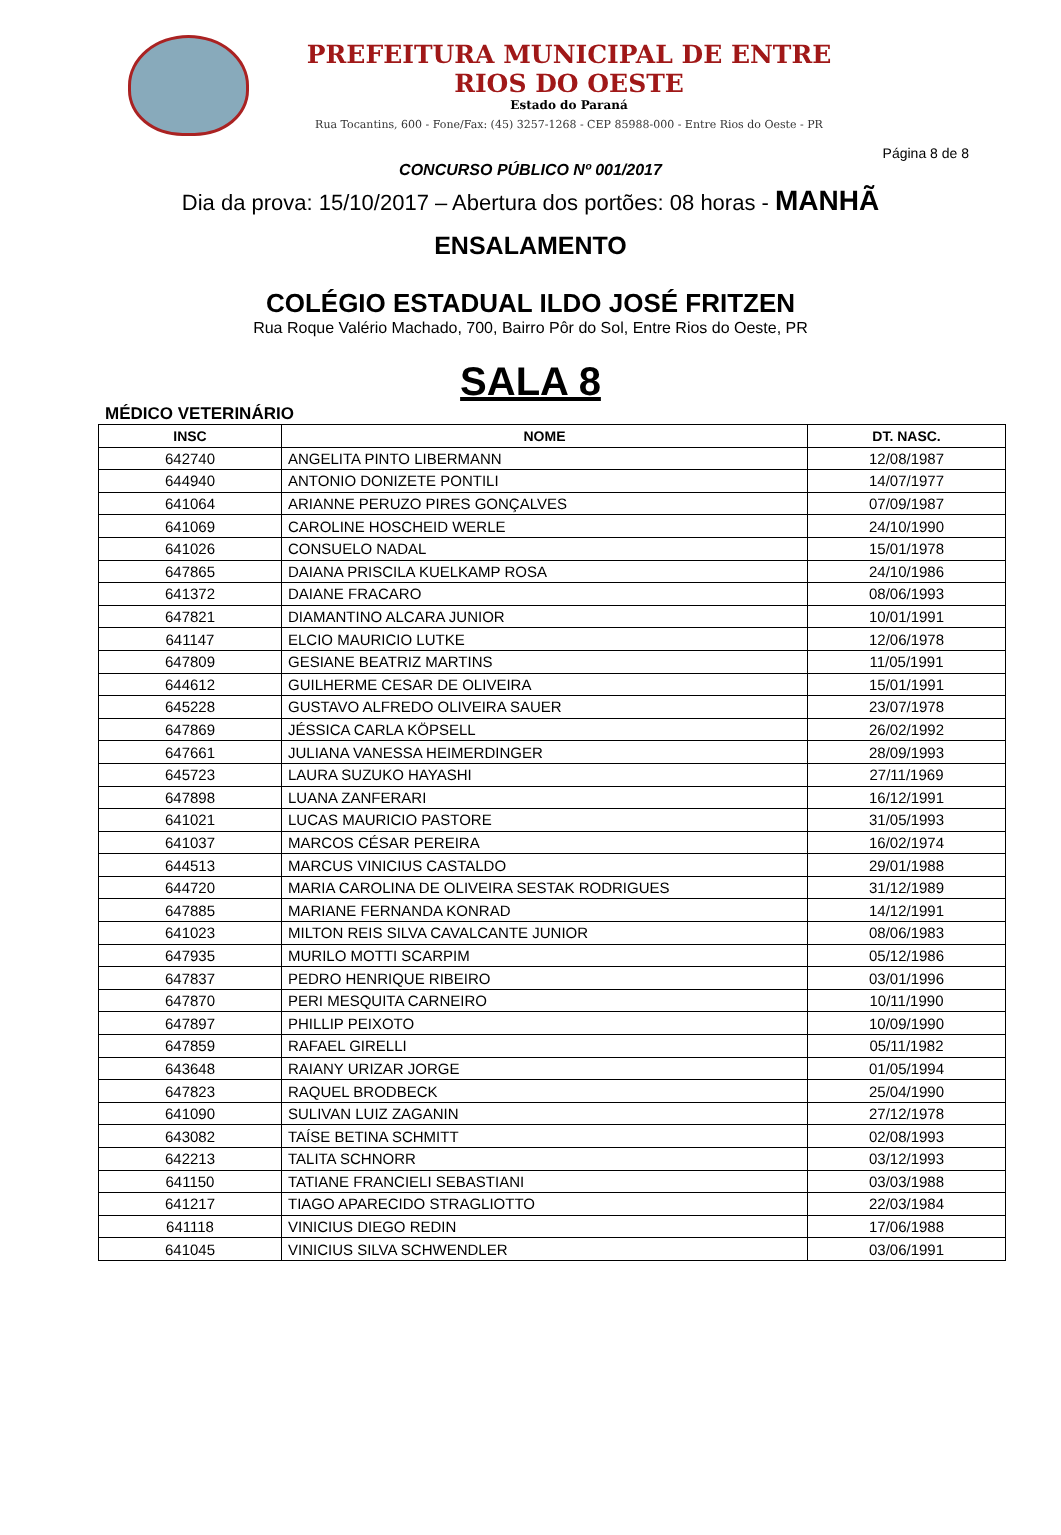PREFEITURA MUNICIPAL DE ENTRE RIOS DO OESTE
Estado do Paraná
Rua Tocantins, 600 - Fone/Fax: (45) 3257-1268 - CEP 85988-000 - Entre Rios do Oeste - PR
Página 8 de 8
CONCURSO PÚBLICO Nº 001/2017
Dia da prova: 15/10/2017 – Abertura dos portões: 08 horas - MANHÃ
ENSALAMENTO
COLÉGIO ESTADUAL ILDO JOSÉ FRITZEN
Rua Roque Valério Machado, 700, Bairro Pôr do Sol, Entre Rios do Oeste, PR
SALA 8
MÉDICO VETERINÁRIO
| INSC | NOME | DT. NASC. |
| --- | --- | --- |
| 642740 | ANGELITA PINTO LIBERMANN | 12/08/1987 |
| 644940 | ANTONIO DONIZETE PONTILI | 14/07/1977 |
| 641064 | ARIANNE PERUZO PIRES GONÇALVES | 07/09/1987 |
| 641069 | CAROLINE HOSCHEID WERLE | 24/10/1990 |
| 641026 | CONSUELO NADAL | 15/01/1978 |
| 647865 | DAIANA PRISCILA KUELKAMP ROSA | 24/10/1986 |
| 641372 | DAIANE FRACARO | 08/06/1993 |
| 647821 | DIAMANTINO ALCARA JUNIOR | 10/01/1991 |
| 641147 | ELCIO MAURICIO LUTKE | 12/06/1978 |
| 647809 | GESIANE BEATRIZ MARTINS | 11/05/1991 |
| 644612 | GUILHERME CESAR DE OLIVEIRA | 15/01/1991 |
| 645228 | GUSTAVO ALFREDO OLIVEIRA SAUER | 23/07/1978 |
| 647869 | JÉSSICA CARLA KÖPSELL | 26/02/1992 |
| 647661 | JULIANA VANESSA HEIMERDINGER | 28/09/1993 |
| 645723 | LAURA SUZUKO HAYASHI | 27/11/1969 |
| 647898 | LUANA ZANFERARI | 16/12/1991 |
| 641021 | LUCAS MAURICIO PASTORE | 31/05/1993 |
| 641037 | MARCOS CÉSAR PEREIRA | 16/02/1974 |
| 644513 | MARCUS VINICIUS CASTALDO | 29/01/1988 |
| 644720 | MARIA CAROLINA DE OLIVEIRA SESTAK RODRIGUES | 31/12/1989 |
| 647885 | MARIANE FERNANDA KONRAD | 14/12/1991 |
| 641023 | MILTON REIS SILVA CAVALCANTE JUNIOR | 08/06/1983 |
| 647935 | MURILO MOTTI SCARPIM | 05/12/1986 |
| 647837 | PEDRO HENRIQUE RIBEIRO | 03/01/1996 |
| 647870 | PERI MESQUITA CARNEIRO | 10/11/1990 |
| 647897 | PHILLIP PEIXOTO | 10/09/1990 |
| 647859 | RAFAEL GIRELLI | 05/11/1982 |
| 643648 | RAIANY URIZAR JORGE | 01/05/1994 |
| 647823 | RAQUEL BRODBECK | 25/04/1990 |
| 641090 | SULIVAN LUIZ ZAGANIN | 27/12/1978 |
| 643082 | TAÍSE BETINA SCHMITT | 02/08/1993 |
| 642213 | TALITA SCHNORR | 03/12/1993 |
| 641150 | TATIANE FRANCIELI SEBASTIANI | 03/03/1988 |
| 641217 | TIAGO APARECIDO STRAGLIOTTO | 22/03/1984 |
| 641118 | VINICIUS DIEGO REDIN | 17/06/1988 |
| 641045 | VINICIUS SILVA SCHWENDLER | 03/06/1991 |